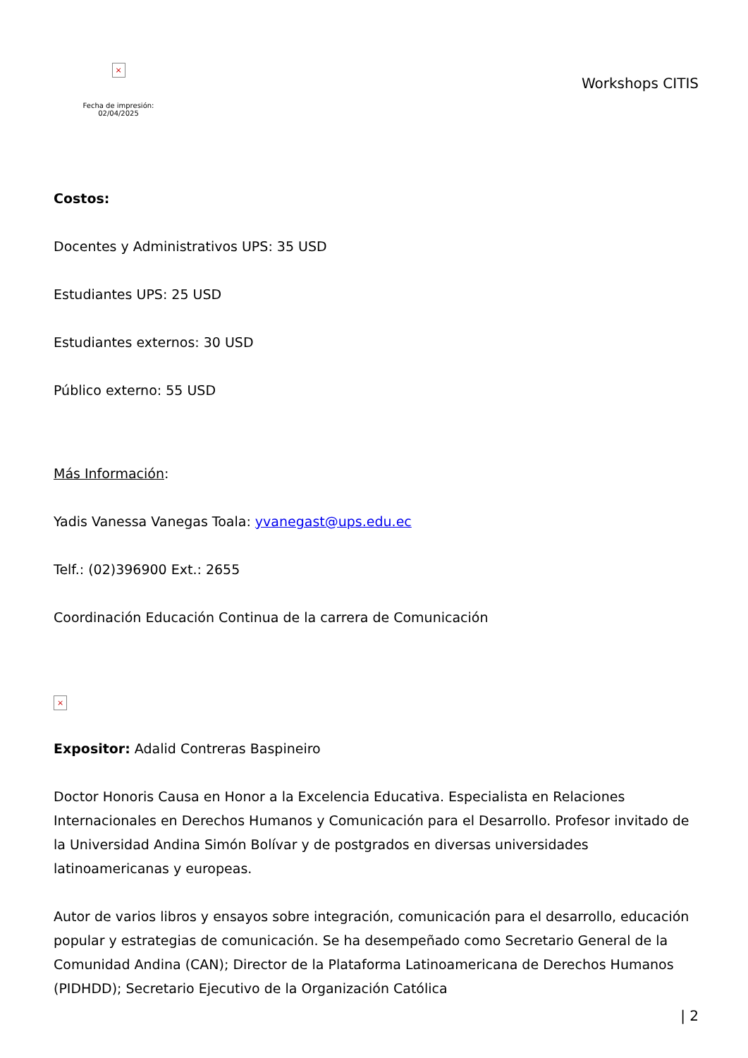×
Fecha de impresión: 02/04/2025
Workshops CITIS
Costos:
Docentes y Administrativos UPS: 35 USD
Estudiantes UPS: 25 USD
Estudiantes externos: 30 USD
Público externo: 55 USD
Más Información:
Yadis Vanessa Vanegas Toala: yvanegast@ups.edu.ec
Telf.: (02)396900 Ext.: 2655
Coordinación Educación Continua de la carrera de Comunicación
×
Expositor: Adalid Contreras Baspineiro
Doctor Honoris Causa en Honor a la Excelencia Educativa. Especialista en Relaciones Internacionales en Derechos Humanos y Comunicación para el Desarrollo. Profesor invitado de la Universidad Andina Simón Bolívar y de postgrados en diversas universidades latinoamericanas y europeas.
Autor de varios libros y ensayos sobre integración, comunicación para el desarrollo, educación popular y estrategias de comunicación. Se ha desempeñado como Secretario General de la Comunidad Andina (CAN); Director de la Plataforma Latinoamericana de Derechos Humanos (PIDHDD); Secretario Ejecutivo de la Organización Católica
| 2